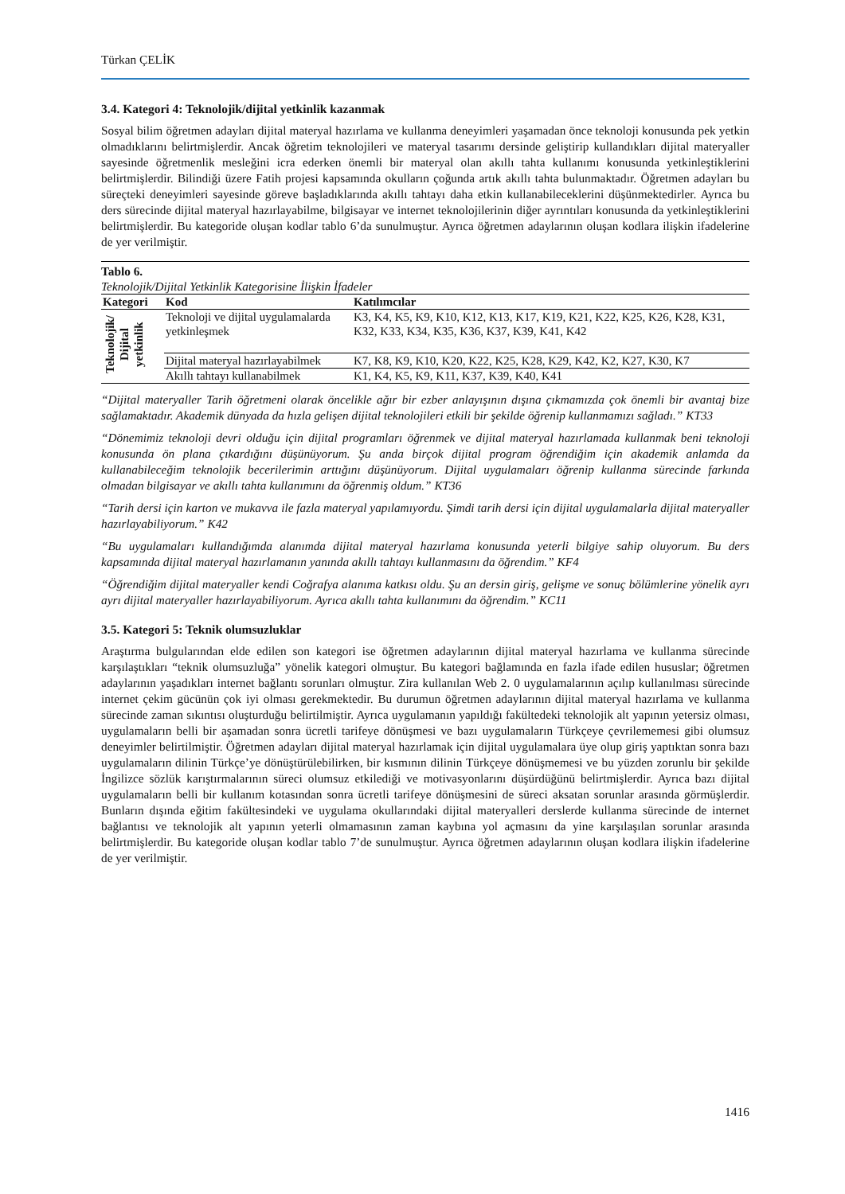Türkan ÇELİK
3.4. Kategori 4: Teknolojik/dijital yetkinlik kazanmak
Sosyal bilim öğretmen adayları dijital materyal hazırlama ve kullanma deneyimleri yaşamadan önce teknoloji konusunda pek yetkin olmadıklarını belirtmişlerdir. Ancak öğretim teknolojileri ve materyal tasarımı dersinde geliştirip kullandıkları dijital materyaller sayesinde öğretmenlik mesleğini icra ederken önemli bir materyal olan akıllı tahta kullanımı konusunda yetkinleştiklerini belirtmişlerdir. Bilindiği üzere Fatih projesi kapsamında okulların çoğunda artık akıllı tahta bulunmaktadır. Öğretmen adayları bu süreçteki deneyimleri sayesinde göreve başladıklarında akıllı tahtayı daha etkin kullanabileceklerini düşünmektedirler. Ayrıca bu ders sürecinde dijital materyal hazırlayabilme, bilgisayar ve internet teknolojilerinin diğer ayrıntıları konusunda da yetkinleştiklerini belirtmişlerdir. Bu kategoride oluşan kodlar tablo 6’da sunulmuştur. Ayrıca öğretmen adaylarının oluşan kodlara ilişkin ifadelerine de yer verilmiştir.
Tablo 6.
Teknolojik/Dijital Yetkinlik Kategorisine İlişkin İfadeler
| Kategori | Kod | Katılımcılar |
| --- | --- | --- |
| Teknolojik/ Dijital yetkinlik | Teknoloji ve dijital uygulamalarda yetkinleşmek | K3, K4, K5, K9, K10, K12, K13, K17, K19, K21, K22, K25, K26, K28, K31, K32, K33, K34, K35, K36, K37, K39, K41, K42 |
| | Dijital materyal hazırlayabilmek | K7, K8, K9, K10, K20, K22, K25, K28, K29, K42, K2, K27, K30, K7 |
| | Akıllı tahtayı kullanabilmek | K1, K4, K5, K9, K11, K37, K39, K40, K41 |
“Dijital materyaller Tarih öğretmeni olarak öncelikle ağır bir ezber anlayışının dışına çıkmamızda çok önemli bir avantaj bize sağlamaktadır. Akademik dünyada da hızla gelişen dijital teknolojileri etkili bir şekilde öğrenip kullanmamızı sağladı.” KT33
“Dönemimiz teknoloji devri olduğu için dijital programları öğrenmek ve dijital materyal hazırlamada kullanmak beni teknoloji konusunda ön plana çıkardığını düşünüyorum. Şu anda birçok dijital program öğrendiğim için akademik anlamda da kullanabileceğim teknolojik becerilerimin arttığını düşünüyorum. Dijital uygulamaları öğrenip kullanma sürecinde farkında olmadan bilgisayar ve akıllı tahta kullanımını da öğrenmiş oldum.” KT36
“Tarih dersi için karton ve mukavva ile fazla materyal yapılamıyordu. Şimdi tarih dersi için dijital uygulamalarla dijital materyaller hazırlayabiliyorum.” K42
“Bu uygulamaları kullandığımda alanımda dijital materyal hazırlama konusunda yeterli bilgiye sahip oluyorum. Bu ders kapsamında dijital materyal hazırlamanın yanında akıllı tahtayı kullanmasını da öğrendim.” KF4
“Öğrendiğim dijital materyaller kendi Coğrafya alanıma katkısı oldu. Şu an dersin giriş, gelişme ve sonuç bölümlerine yönelik ayrı ayrı dijital materyaller hazırlayabiliyorum. Ayrıca akıllı tahta kullanımını da öğrendim.” KC11
3.5. Kategori 5: Teknik olumsuzluklar
Araştırma bulgularından elde edilen son kategori ise öğretmen adaylarının dijital materyal hazırlama ve kullanma sürecinde karşılaştıkları “teknik olumsuzluğa” yönelik kategori olmuştur. Bu kategori bağlamında en fazla ifade edilen hususlar; öğretmen adaylarının yaşadıkları internet bağlantı sorunları olmuştur. Zira kullanılan Web 2. 0 uygulamalarının açılıp kullanılması sürecinde internet çekim gücünün çok iyi olması gerekmektedir. Bu durumun öğretmen adaylarının dijital materyal hazırlama ve kullanma sürecinde zaman sıkıntısı oluşturduğu belirtilmiştir. Ayrıca uygulamanın yapıldığı fakültedeki teknolojik alt yapının yetersiz olması, uygulamaların belli bir aşamadan sonra ücretli tarifeye dönüşmesi ve bazı uygulamaların Türkçeye çevrilememesi gibi olumsuz deneyimler belirtilmiştir. Öğretmen adayları dijital materyal hazırlamak için dijital uygulamalara üye olup giriş yaptıktan sonra bazı uygulamaların dilinin Türkçe’ye dönüştürülebilirken, bir kısmının dilinin Türkçeye dönüşmemesi ve bu yüzden zorunlu bir şekilde İngilizce sözlük karıştırmalarının süreci olumsuz etkilediği ve motivasyonlarını düşürdüğünü belirtmişlerdir. Ayrıca bazı dijital uygulamaların belli bir kullanım kotasından sonra ücretli tarifeye dönüşmesini de süreci aksatan sorunlar arasında görmüşlerdir. Bunların dışında eğitim fakültesindeki ve uygulama okullarındaki dijital materyalleri derslerde kullanma sürecinde de internet bağlantısı ve teknolojik alt yapının yeterli olmamasının zaman kaybına yol açmasını da yine karşılaşılan sorunlar arasında belirtmişlerdir. Bu kategoride oluşan kodlar tablo 7’de sunulmuştur. Ayrıca öğretmen adaylarının oluşan kodlara ilişkin ifadelerine de yer verilmiştir.
1416